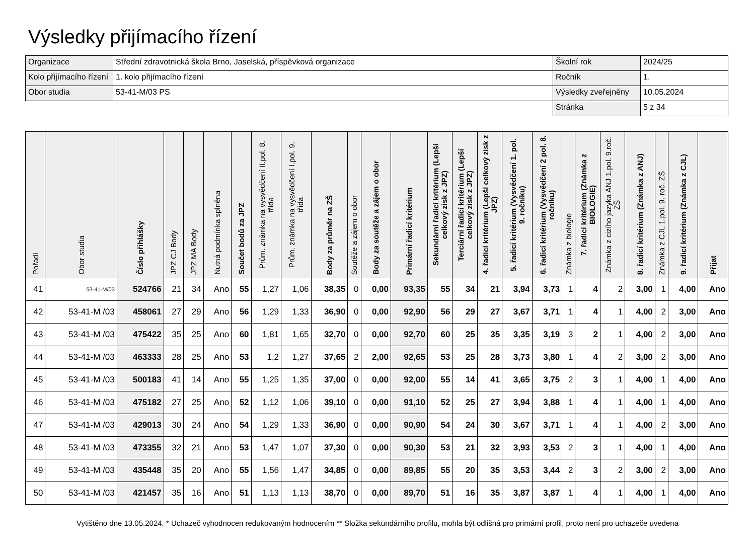Výsledky přijímacího řízení
| Organizace | Střední zdravotnická škola Brno, Jaselská, příspěvková organizace | Školní rok | 2024/25 |
| Kolo přijímacího řízení | 1. kolo přijímacího řízení | Ročník | 1. |
| Obor studia | 53-41-M/03 PS | Výsledky zveřejněny | 10.05.2024 |
| | | Stránka | 5 z 34 |
| Pořadí | Obor studia | Číslo přihlášky | JPZ CJ Body | JPZ MA Body | Nutná podmínka splněna | Součet bodů za JPZ | Prům. známka na vysvědčení II.pol. 8. třída | Prům. známka na vysvědčení I.pol. 9. třída | Body za průměr na ZŠ | Soutěže a zájem o obor | Body za soutěže a zájem o obor | Primární řadicí kritérium | Sekundární řadicí kritérium (Lepší celkový zisk z JPZ) | Terciární řadicí kritérium (Lepší celkový zisk z JPZ) | 4. řadicí kritérium (Lepší celkový zisk z JPZ) | 5. řadicí kritérium (Vysvědčení 1. pol. 9. ročníku) | 6. řadicí kritérium (Vysvědčení 2 pol. 8. ročníku) | Známka z biologie | 7. řadicí kritérium (Známka z BIOLOGIE) | Známka z cizího jazyka ANJ 1.pol. 9.roč. ZŠ | 8. řadicí kritérium (Známka z ANJ) | Známka z CJL 1.pol. 9. roč. ZŠ | 9. řadicí kritérium (Známka z CJL) | Přijat |
| --- | --- | --- | --- | --- | --- | --- | --- | --- | --- | --- | --- | --- | --- | --- | --- | --- | --- | --- | --- | --- | --- | --- | --- | --- |
| 41 | 53-41-M/03 | 524766 | 21 | 34 | Ano | 55 | 1,27 | 1,06 | 38,35 | 0 | 0,00 | 93,35 | 55 | 34 | 21 | 3,94 | 3,73 | 1 | 4 | 2 | 3,00 | 1 | 4,00 | Ano |
| 42 | 53-41-M /03 | 458061 | 27 | 29 | Ano | 56 | 1,29 | 1,33 | 36,90 | 0 | 0,00 | 92,90 | 56 | 29 | 27 | 3,67 | 3,71 | 1 | 4 | 1 | 4,00 | 2 | 3,00 | Ano |
| 43 | 53-41-M /03 | 475422 | 35 | 25 | Ano | 60 | 1,81 | 1,65 | 32,70 | 0 | 0,00 | 92,70 | 60 | 25 | 35 | 3,35 | 3,19 | 3 | 2 | 1 | 4,00 | 2 | 3,00 | Ano |
| 44 | 53-41-M /03 | 463333 | 28 | 25 | Ano | 53 | 1,2 | 1,27 | 37,65 | 2 | 2,00 | 92,65 | 53 | 25 | 28 | 3,73 | 3,80 | 1 | 4 | 2 | 3,00 | 2 | 3,00 | Ano |
| 45 | 53-41-M /03 | 500183 | 41 | 14 | Ano | 55 | 1,25 | 1,35 | 37,00 | 0 | 0,00 | 92,00 | 55 | 14 | 41 | 3,65 | 3,75 | 2 | 3 | 1 | 4,00 | 1 | 4,00 | Ano |
| 46 | 53-41-M /03 | 475182 | 27 | 25 | Ano | 52 | 1,12 | 1,06 | 39,10 | 0 | 0,00 | 91,10 | 52 | 25 | 27 | 3,94 | 3,88 | 1 | 4 | 1 | 4,00 | 1 | 4,00 | Ano |
| 47 | 53-41-M /03 | 429013 | 30 | 24 | Ano | 54 | 1,29 | 1,33 | 36,90 | 0 | 0,00 | 90,90 | 54 | 24 | 30 | 3,67 | 3,71 | 1 | 4 | 1 | 4,00 | 2 | 3,00 | Ano |
| 48 | 53-41-M /03 | 473355 | 32 | 21 | Ano | 53 | 1,47 | 1,07 | 37,30 | 0 | 0,00 | 90,30 | 53 | 21 | 32 | 3,93 | 3,53 | 2 | 3 | 1 | 4,00 | 1 | 4,00 | Ano |
| 49 | 53-41-M /03 | 435448 | 35 | 20 | Ano | 55 | 1,56 | 1,47 | 34,85 | 0 | 0,00 | 89,85 | 55 | 20 | 35 | 3,53 | 3,44 | 2 | 3 | 2 | 3,00 | 2 | 3,00 | Ano |
| 50 | 53-41-M /03 | 421457 | 35 | 16 | Ano | 51 | 1,13 | 1,13 | 38,70 | 0 | 0,00 | 89,70 | 51 | 16 | 35 | 3,87 | 3,87 | 1 | 4 | 1 | 4,00 | 1 | 4,00 | Ano |
Vytištěno dne 13.05.2024. * Uchazeč vyhodnocen redukovaným hodnocením ** Složka sekundárního profilu, mohla být odlišná pro primární profil, proto není pro uchazeče uvedena